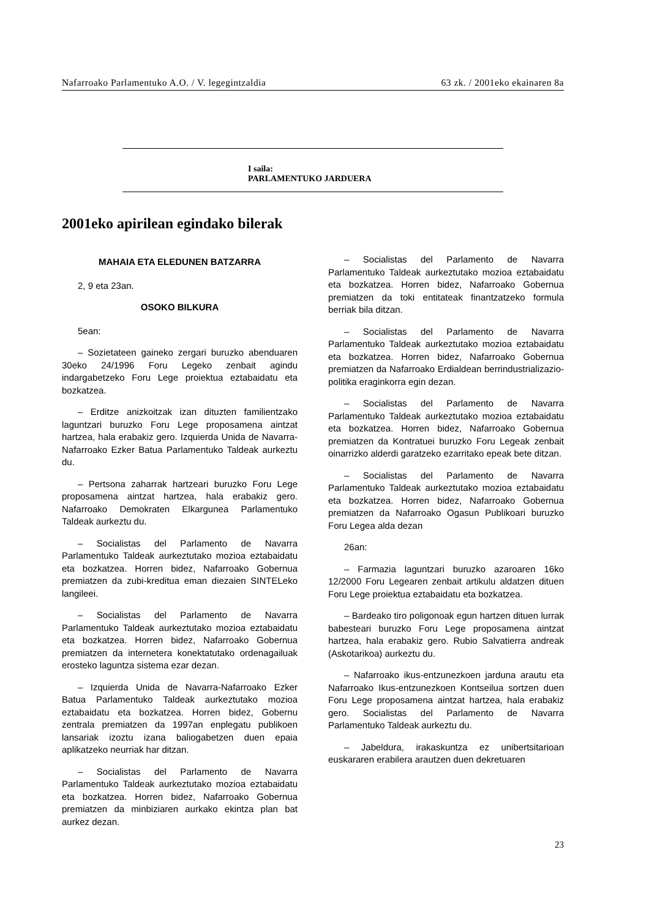Nafarroako Parlamentuko A.O. / V. legegintzaldia 63 zk. / 2001eko ekainaren 8a
I saila:
PARLAMENTUKO JARDUERA
2001eko apirilean egindako bilerak
MAHAIA ETA ELEDUNEN BATZARRA
2, 9 eta 23an.
OSOKO BILKURA
5ean:
– Sozietateen gaineko zergari buruzko abenduaren 30eko 24/1996 Foru Legeko zenbait agindu indargabetzeko Foru Lege proiektua eztabaidatu eta bozkatzea.
– Erditze anizkoitzak izan dituzten familientzako laguntzari buruzko Foru Lege proposamena aintzat hartzea, hala erabakiz gero. Izquierda Unida de Navarra-Nafarroako Ezker Batua Parlamentuko Taldeak aurkeztu du.
– Pertsona zaharrak hartzeari buruzko Foru Lege proposamena aintzat hartzea, hala erabakiz gero. Nafarroako Demokraten Elkargunea Parlamentuko Taldeak aurkeztu du.
– Socialistas del Parlamento de Navarra Parlamentuko Taldeak aurkeztutako mozioa eztabaidatu eta bozkatzea. Horren bidez, Nafarroako Gobernua premiatzen da zubi-kreditua eman diezaien SINTELeko langileei.
– Socialistas del Parlamento de Navarra Parlamentuko Taldeak aurkeztutako mozioa eztabaidatu eta bozkatzea. Horren bidez, Nafarroako Gobernua premiatzen da internetera konektatutako ordenagailuak erosteko laguntza sistema ezar dezan.
– Izquierda Unida de Navarra-Nafarroako Ezker Batua Parlamentuko Taldeak aurkeztutako mozioa eztabaidatu eta bozkatzea. Horren bidez, Gobernu zentrala premiatzen da 1997an enplegatu publikoen lansariak izoztu izana baliogabetzen duen epaia aplikatzeko neurriak har ditzan.
– Socialistas del Parlamento de Navarra Parlamentuko Taldeak aurkeztutako mozioa eztabaidatu eta bozkatzea. Horren bidez, Nafarroako Gobernua premiatzen da minbiziaren aurkako ekintza plan bat aurkez dezan.
– Socialistas del Parlamento de Navarra Parlamentuko Taldeak aurkeztutako mozioa eztabaidatu eta bozkatzea. Horren bidez, Nafarroako Gobernua premiatzen da toki entitateak finantzatzeko formula berriak bila ditzan.
– Socialistas del Parlamento de Navarra Parlamentuko Taldeak aurkeztutako mozioa eztabaidatu eta bozkatzea. Horren bidez, Nafarroako Gobernua premiatzen da Nafarroako Erdialdean berrindustrializazio-politika eraginkorra egin dezan.
– Socialistas del Parlamento de Navarra Parlamentuko Taldeak aurkeztutako mozioa eztabaidatu eta bozkatzea. Horren bidez, Nafarroako Gobernua premiatzen da Kontratuei buruzko Foru Legeak zenbait oinarrizko alderdi garatzeko ezarritako epeak bete ditzan.
– Socialistas del Parlamento de Navarra Parlamentuko Taldeak aurkeztutako mozioa eztabaidatu eta bozkatzea. Horren bidez, Nafarroako Gobernua premiatzen da Nafarroako Ogasun Publikoari buruzko Foru Legea alda dezan
26an:
– Farmazia laguntzari buruzko azaroaren 16ko 12/2000 Foru Legearen zenbait artikulu aldatzen dituen Foru Lege proiektua eztabaidatu eta bozkatzea.
– Bardeako tiro poligonoak egun hartzen dituen lurrak babesteari buruzko Foru Lege proposamena aintzat hartzea, hala erabakiz gero. Rubio Salvatierra andreak (Askotarikoa) aurkeztu du.
– Nafarroako ikus-entzunezkoen jarduna arautu eta Nafarroako Ikus-entzunezkoen Kontseilua sortzen duen Foru Lege proposamena aintzat hartzea, hala erabakiz gero. Socialistas del Parlamento de Navarra Parlamentuko Taldeak aurkeztu du.
– Jabeldura, irakaskuntza ez unibertsitarioan euskararen erabilera arautzen duen dekretuaren
23